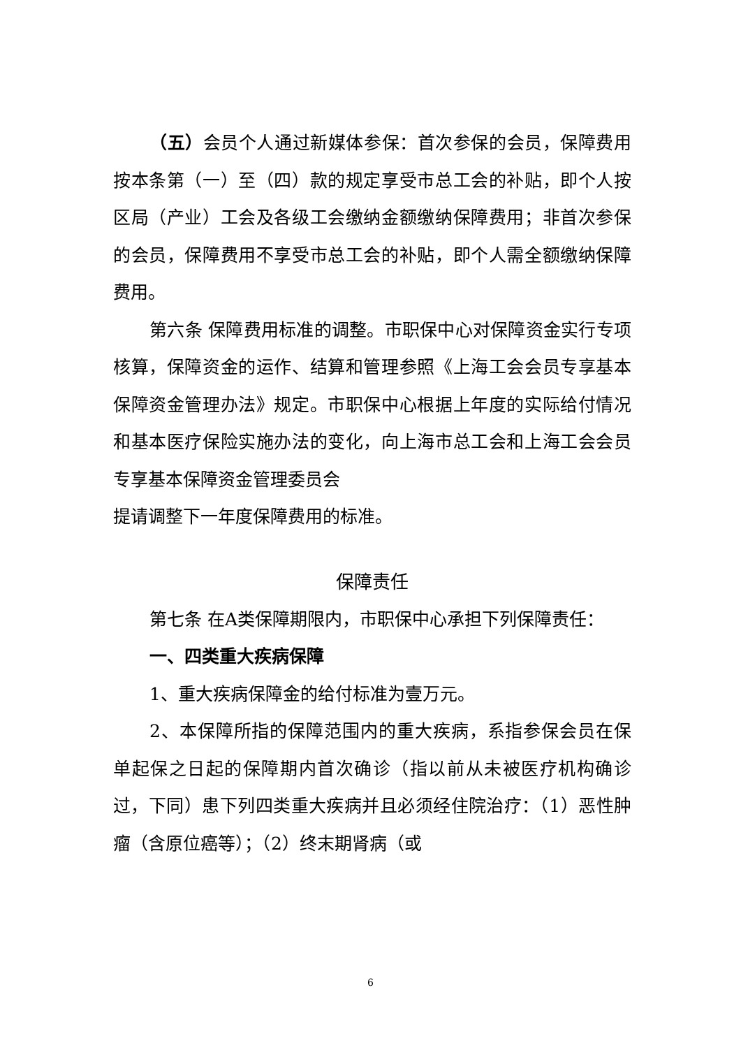（五）会员个人通过新媒体参保：首次参保的会员，保障费用按本条第（一）至（四）款的规定享受市总工会的补贴，即个人按区局（产业）工会及各级工会缴纳金额缴纳保障费用；非首次参保的会员，保障费用不享受市总工会的补贴，即个人需全额缴纳保障费用。
第六条 保障费用标准的调整。市职保中心对保障资金实行专项核算，保障资金的运作、结算和管理参照《上海工会会员专享基本保障资金管理办法》规定。市职保中心根据上年度的实际给付情况和基本医疗保险实施办法的变化，向上海市总工会和上海工会会员专享基本保障资金管理委员会
提请调整下一年度保障费用的标准。
保障责任
第七条 在A类保障期限内，市职保中心承担下列保障责任：
一、四类重大疾病保障
1、重大疾病保障金的给付标准为壹万元。
2、本保障所指的保障范围内的重大疾病，系指参保会员在保单起保之日起的保障期内首次确诊（指以前从未被医疗机构确诊过，下同）患下列四类重大疾病并且必须经住院治疗：（1）恶性肿瘤（含原位癌等）；（2）终末期肾病（或
6